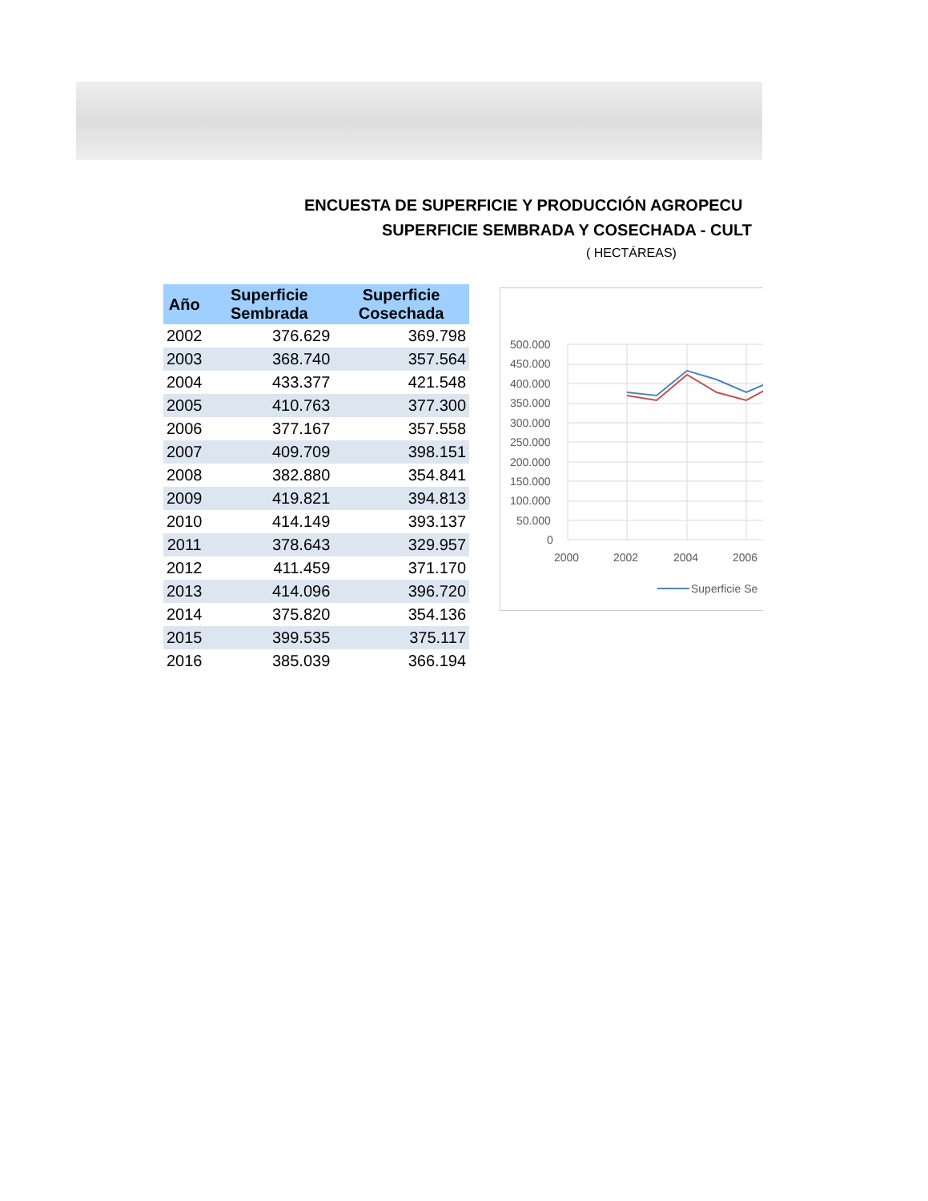ENCUESTA DE SUPERFICIE Y PRODUCCIÓN AGROPECU
SUPERFICIE SEMBRADA Y COSECHADA - CULT
( HECTÁREAS)
| Año | Superficie Sembrada | Superficie Cosechada |
| --- | --- | --- |
| 2002 | 376.629 | 369.798 |
| 2003 | 368.740 | 357.564 |
| 2004 | 433.377 | 421.548 |
| 2005 | 410.763 | 377.300 |
| 2006 | 377.167 | 357.558 |
| 2007 | 409.709 | 398.151 |
| 2008 | 382.880 | 354.841 |
| 2009 | 419.821 | 394.813 |
| 2010 | 414.149 | 393.137 |
| 2011 | 378.643 | 329.957 |
| 2012 | 411.459 | 371.170 |
| 2013 | 414.096 | 396.720 |
| 2014 | 375.820 | 354.136 |
| 2015 | 399.535 | 375.117 |
| 2016 | 385.039 | 366.194 |
500.000
450.000
400.000
350.000
300.000
250.000
200.000
150.000
100.000
50.000
0
2000
2002
2004
2006
Superficie Se